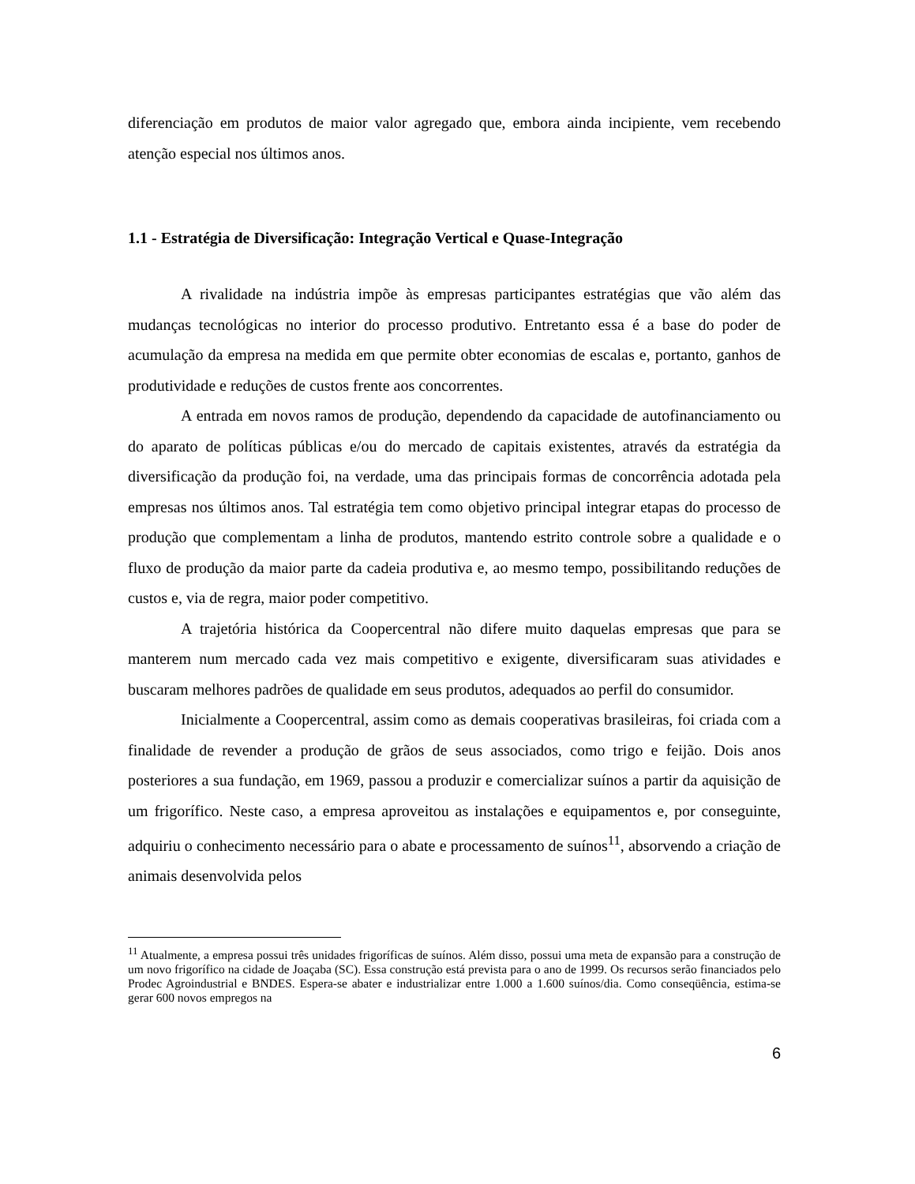diferenciação em produtos de maior valor agregado que, embora ainda incipiente, vem recebendo atenção especial nos últimos anos.
1.1 - Estratégia de Diversificação: Integração Vertical e Quase-Integração
A rivalidade na indústria impõe às empresas participantes estratégias que vão além das mudanças tecnológicas no interior do processo produtivo. Entretanto essa é a base do poder de acumulação da empresa na medida em que permite obter economias de escalas e, portanto, ganhos de produtividade e reduções de custos frente aos concorrentes.
A entrada em novos ramos de produção, dependendo da capacidade de autofinanciamento ou do aparato de políticas públicas e/ou do mercado de capitais existentes, através da estratégia da diversificação da produção foi, na verdade, uma das principais formas de concorrência adotada pela empresas nos últimos anos. Tal estratégia tem como objetivo principal integrar etapas do processo de produção que complementam a linha de produtos, mantendo estrito controle sobre a qualidade e o fluxo de produção da maior parte da cadeia produtiva e, ao mesmo tempo, possibilitando reduções de custos e, via de regra, maior poder competitivo.
A trajetória histórica da Coopercentral não difere muito daquelas empresas que para se manterem num mercado cada vez mais competitivo e exigente, diversificaram suas atividades e buscaram melhores padrões de qualidade em seus produtos, adequados ao perfil do consumidor.
Inicialmente a Coopercentral, assim como as demais cooperativas brasileiras, foi criada com a finalidade de revender a produção de grãos de seus associados, como trigo e feijão. Dois anos posteriores a sua fundação, em 1969, passou a produzir e comercializar suínos a partir da aquisição de um frigorífico. Neste caso, a empresa aproveitou as instalações e equipamentos e, por conseguinte, adquiriu o conhecimento necessário para o abate e processamento de suínos<sup>11</sup>, absorvendo a criação de animais desenvolvida pelos
<sup>11</sup> Atualmente, a empresa possui três unidades frigoríficas de suínos. Além disso, possui uma meta de expansão para a construção de um novo frigorífico na cidade de Joaçaba (SC). Essa construção está prevista para o ano de 1999. Os recursos serão financiados pelo Prodec Agroindustrial e BNDES. Espera-se abater e industrializar entre 1.000 a 1.600 suínos/dia. Como conseqüência, estima-se gerar 600 novos empregos na
6